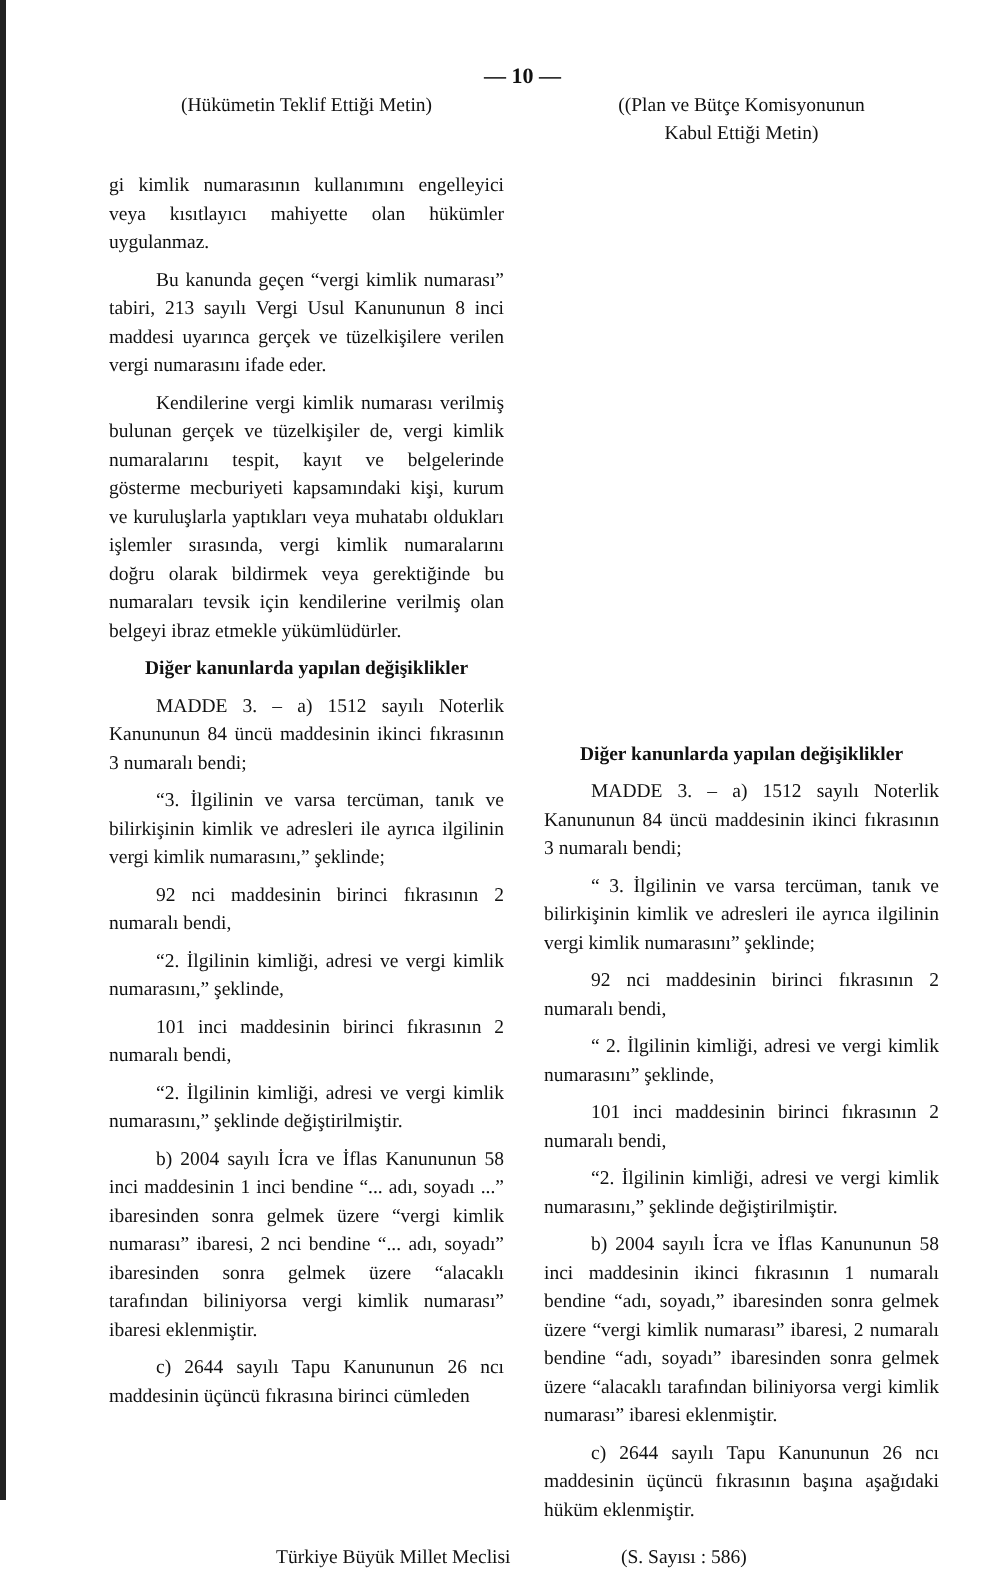— 10 —
(Hükümetin Teklif Ettiği Metin)
gi kimlik numarasının kullanımını engelleyici veya kısıtlayıcı mahiyette olan hükümler uygulanmaz.
Bu kanunda geçen “vergi kimlik numarası” tabiri, 213 sayılı Vergi Usul Kanununun 8 inci maddesi uyarınca gerçek ve tüzelkişilere verilen vergi numarasını ifade eder.
Kendilerine vergi kimlik numarası verilmiş bulunan gerçek ve tüzelkişiler de, vergi kimlik numaralarını tespit, kayıt ve belgelerinde gösterme mecburiyeti kapsamındaki kişi, kurum ve kuruluşlarla yaptıkları veya muhatabı oldukları işlemler sırasında, vergi kimlik numaralarını doğru olarak bildirmek veya gerektiğinde bu numaraları tevsik için kendilerine verilmiş olan belgeyi ibraz etmekle yükümlüdürler.
Diğer kanunlarda yapılan değişiklikler
MADDE 3. – a) 1512 sayılı Noterlik Kanununun 84 üncü maddesinin ikinci fıkrasının 3 numaralı bendi;
“3. İlgilinin ve varsa tercüman, tanık ve bilirkişinin kimlik ve adresleri ile ayrıca ilgilinin vergi kimlik numarasını,” şeklinde;
92 nci maddesinin birinci fıkrasının 2 numaralı bendi,
“2. İlgilinin kimliği, adresi ve vergi kimlik numarasını,” şeklinde,
101 inci maddesinin birinci fıkrasının 2 numaralı bendi,
“2. İlgilinin kimliği, adresi ve vergi kimlik numarasını,” şeklinde değiştirilmiştir.
b) 2004 sayılı İcra ve İflas Kanununun 58 inci maddesinin 1 inci bendine “... adı, soyadı ...” ibaresinden sonra gelmek üzere “vergi kimlik numarası” ibaresi, 2 nci bendine “... adı, soyadı” ibaresinden sonra gelmek üzere “alacaklı tarafından biliniyorsa vergi kimlik numarası” ibaresi eklenmiştir.
c) 2644 sayılı Tapu Kanununun 26 ncı maddesinin üçüncü fıkrasına birinci cümleden
((Plan ve Bütçe Komisyonunun
Kabul Ettiği Metin)
Diğer kanunlarda yapılan değişiklikler
MADDE 3. – a) 1512 sayılı Noterlik Kanununun 84 üncü maddesinin ikinci fıkrasının 3 numaralı bendi;
“ 3. İlgilinin ve varsa tercüman, tanık ve bilirkişinin kimlik ve adresleri ile ayrıca ilgilinin vergi kimlik numarasını” şeklinde;
92 nci maddesinin birinci fıkrasının 2 numaralı bendi,
“ 2. İlgilinin kimliği, adresi ve vergi kimlik numarasını” şeklinde,
101 inci maddesinin birinci fıkrasının 2 numaralı bendi,
“2. İlgilinin kimliği, adresi ve vergi kimlik numarasını,” şeklinde değiştirilmiştir.
b) 2004 sayılı İcra ve İflas Kanununun 58 inci maddesinin ikinci fıkrasının 1 numaralı bendine “adı, soyadı,” ibaresinden sonra gelmek üzere “vergi kimlik numarası” ibaresi, 2 numaralı bendine “adı, soyadı” ibaresinden sonra gelmek üzere “alacaklı tarafından biliniyorsa vergi kimlik numarası” ibaresi eklenmiştir.
c) 2644 sayılı Tapu Kanununun 26 ncı maddesinin üçüncü fıkrasının başına aşağıdaki hüküm eklenmiştir.
Türkiye Büyük Millet Meclisi (S. Sayısı : 586)